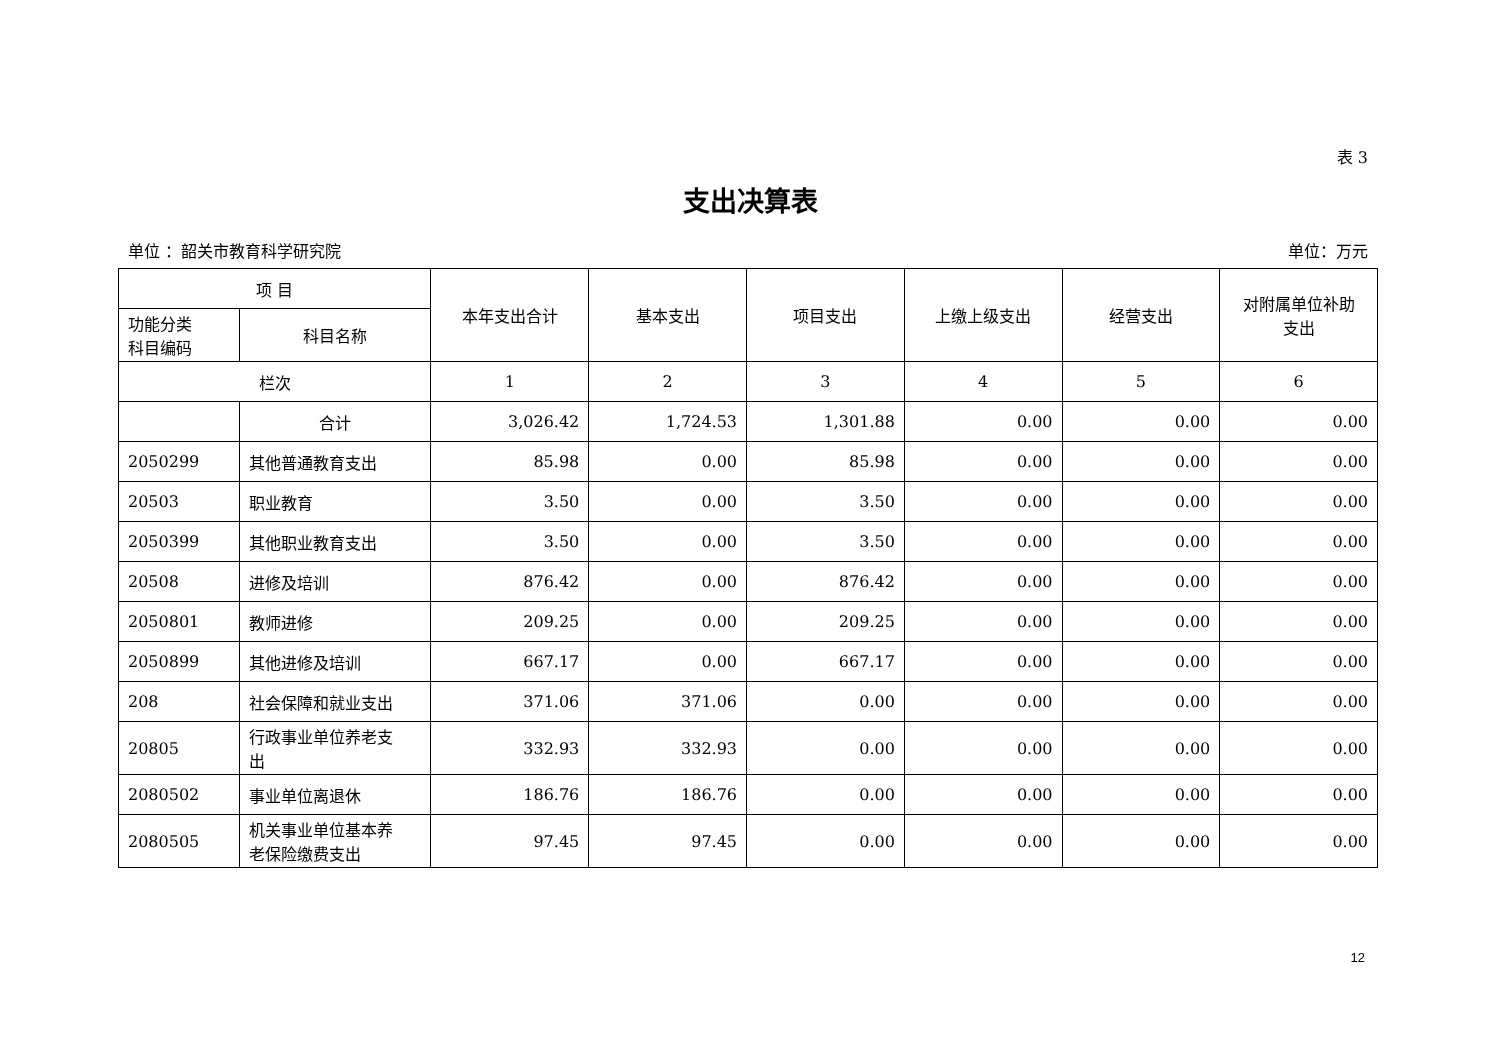表 3
支出决算表
单位 ：韶关市教育科学研究院 单位：万元
| 项 目 | | 本年支出合计 | 基本支出 | 项目支出 | 上缴上级支出 | 经营支出 | 对附属单位补助 支出 |
| --- | --- | --- | --- | --- | --- | --- | --- |
| 功能分类 科目编码 | 科目名称 | | | | | | |
| 栏次 | | 1 | 2 | 3 | 4 | 5 | 6 |
| | 合计 | 3,026.42 | 1,724.53 | 1,301.88 | 0.00 | 0.00 | 0.00 |
| 2050299 | 其他普通教育支出 | 85.98 | 0.00 | 85.98 | 0.00 | 0.00 | 0.00 |
| 20503 | 职业教育 | 3.50 | 0.00 | 3.50 | 0.00 | 0.00 | 0.00 |
| 2050399 | 其他职业教育支出 | 3.50 | 0.00 | 3.50 | 0.00 | 0.00 | 0.00 |
| 20508 | 进修及培训 | 876.42 | 0.00 | 876.42 | 0.00 | 0.00 | 0.00 |
| 2050801 | 教师进修 | 209.25 | 0.00 | 209.25 | 0.00 | 0.00 | 0.00 |
| 2050899 | 其他进修及培训 | 667.17 | 0.00 | 667.17 | 0.00 | 0.00 | 0.00 |
| 208 | 社会保障和就业支出 | 371.06 | 371.06 | 0.00 | 0.00 | 0.00 | 0.00 |
| 20805 | 行政事业单位养老支 出 | 332.93 | 332.93 | 0.00 | 0.00 | 0.00 | 0.00 |
| 2080502 | 事业单位离退休 | 186.76 | 186.76 | 0.00 | 0.00 | 0.00 | 0.00 |
| 2080505 | 机关事业单位基本养 老保险缴费支出 | 97.45 | 97.45 | 0.00 | 0.00 | 0.00 | 0.00 |
12